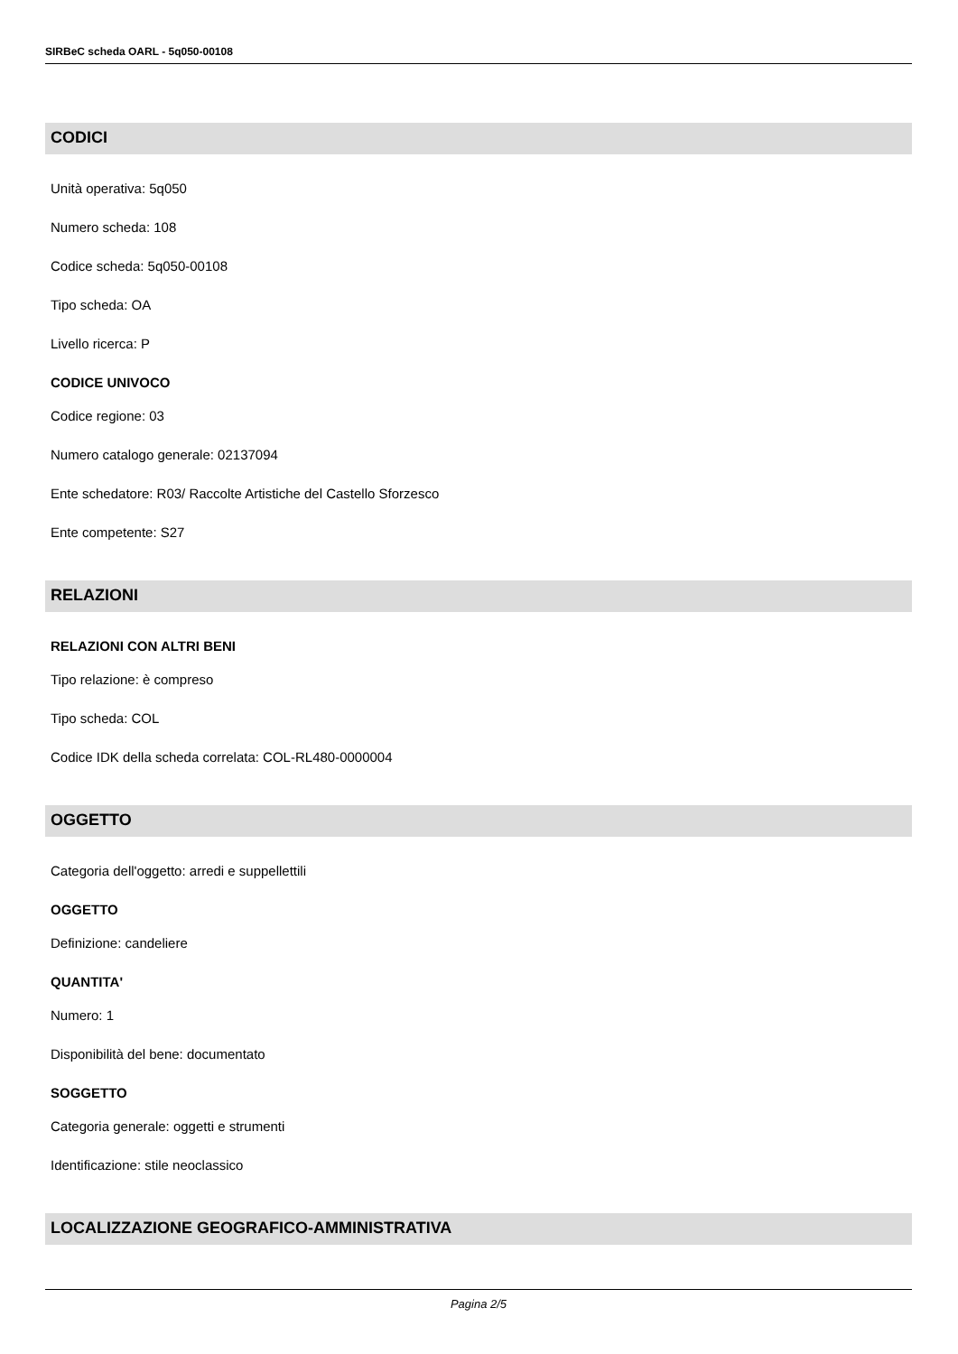SIRBeC scheda OARL - 5q050-00108
CODICI
Unità operativa: 5q050
Numero scheda: 108
Codice scheda: 5q050-00108
Tipo scheda: OA
Livello ricerca: P
CODICE UNIVOCO
Codice regione: 03
Numero catalogo generale: 02137094
Ente schedatore: R03/ Raccolte Artistiche del Castello Sforzesco
Ente competente: S27
RELAZIONI
RELAZIONI CON ALTRI BENI
Tipo relazione: è compreso
Tipo scheda: COL
Codice IDK della scheda correlata: COL-RL480-0000004
OGGETTO
Categoria dell'oggetto: arredi e suppellettili
OGGETTO
Definizione: candeliere
QUANTITA'
Numero: 1
Disponibilità del bene: documentato
SOGGETTO
Categoria generale: oggetti e strumenti
Identificazione: stile neoclassico
LOCALIZZAZIONE GEOGRAFICO-AMMINISTRATIVA
Pagina 2/5